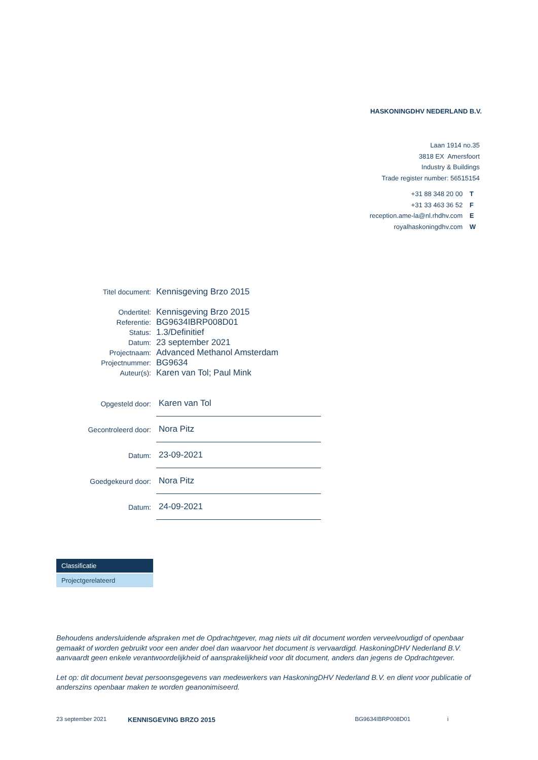HASKONINGDHV NEDERLAND B.V.
Laan 1914 no.35
3818 EX Amersfoort
Industry & Buildings
Trade register number: 56515154
+31 88 348 20 00 T
+31 33 463 36 52 F
reception.ame-la@nl.rhdhv.com E
royalhaskoningdhv.com W
Titel document: Kennisgeving Brzo 2015
Ondertitel: Kennisgeving Brzo 2015
Referentie: BG9634IBRP008D01
Status: 1.3/Definitief
Datum: 23 september 2021
Projectnaam: Advanced Methanol Amsterdam
Projectnummer: BG9634
Auteur(s): Karen van Tol; Paul Mink
Opgesteld door: Karen van Tol
Gecontroleerd door: Nora Pitz
Datum: 23-09-2021
Goedgekeurd door: Nora Pitz
Datum: 24-09-2021
Classificatie
Projectgerelateerd
Behoudens andersluidende afspraken met de Opdrachtgever, mag niets uit dit document worden verveelvoudigd of openbaar gemaakt of worden gebruikt voor een ander doel dan waarvoor het document is vervaardigd. HaskoningDHV Nederland B.V. aanvaardt geen enkele verantwoordelijkheid of aansprakelijkheid voor dit document, anders dan jegens de Opdrachtgever.
Let op: dit document bevat persoonsgegevens van medewerkers van HaskoningDHV Nederland B.V. en dient voor publicatie of anderszins openbaar maken te worden geanonimiseerd.
23 september 2021 KENNISGEVING BRZO 2015 BG9634IBRP008D01 i